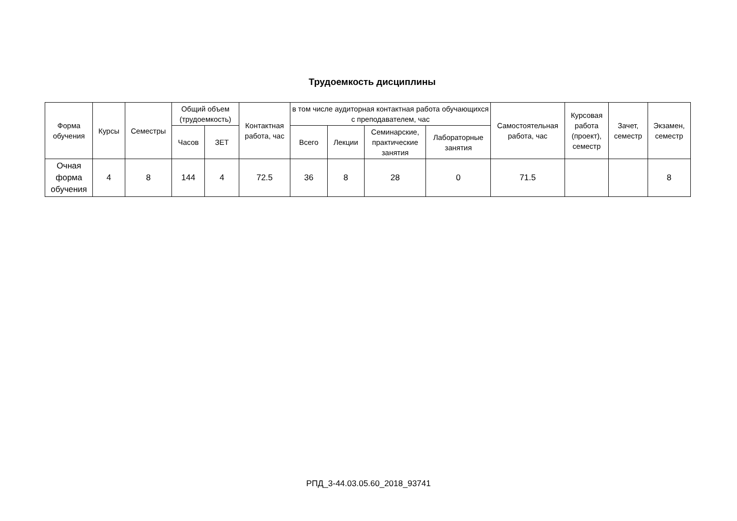Трудоемкость дисциплины
| Форма обучения | Курсы | Семестры | Общий объем (трудоемкость) | | Контактная работа, час | в том числе аудиторная контактная работа обучающихся с преподавателем, час | | | | Самостоятельная работа, час | Курсовая работа (проект), семестр | Зачет, семестр | Экзамен, семестр |
| --- | --- | --- | --- | --- | --- | --- | --- | --- | --- | --- | --- | --- | --- |
| | | | Часов | ЗЕТ | | Всего | Лекции | Семинарские, практические занятия | Лабораторные занятия | | | | |
| Очная форма обучения | 4 | 8 | 144 | 4 | 72.5 | 36 | 8 | 28 | 0 | 71.5 | | | 8 |
РПД_3-44.03.05.60_2018_93741